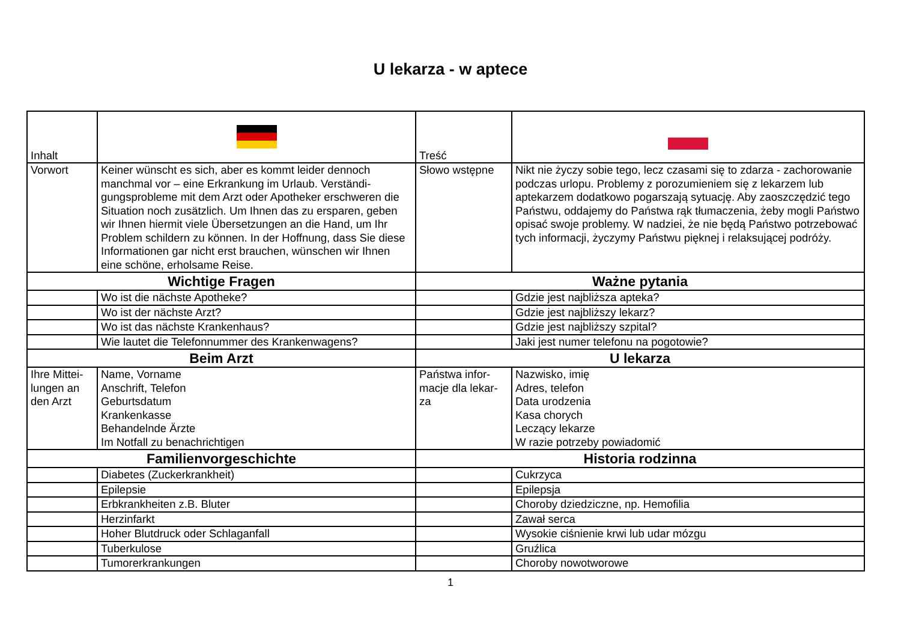U lekarza - w aptece
| Inhalt | | Treść | |
| Vorwort | Keiner wünscht es sich, aber es kommt leider dennoch manchmal vor – eine Erkrankung im Urlaub. Verständi-gungsprobleme mit dem Arzt oder Apotheker erschweren die Situation noch zusätzlich. Um Ihnen das zu ersparen, geben wir Ihnen hiermit viele Übersetzungen an die Hand, um Ihr Problem schildern zu können. In der Hoffnung, dass Sie diese Informationen gar nicht erst brauchen, wünschen wir Ihnen eine schöne, erholsame Reise. | Słowo wstępne | Nikt nie życzy sobie tego, lecz czasami się to zdarza - zachorowanie podczas urlopu. Problemy z porozumieniem się z lekarzem lub aptekarzem dodatkowo pogarszają sytuację. Aby zaoszczędzić tego Państwu, oddajemy do Państwa rąk tłumaczenia, żeby mogli Państwo opisać swoje problemy. W nadziei, że nie będą Państwo potrzebować tych informacji, życzymy Państwu pięknej i relaksującej podróży. |
| Wichtige Fragen | | Ważne pytania | |
| | Wo ist die nächste Apotheke? | | Gdzie jest najbliższa apteka? |
| | Wo ist der nächste Arzt? | | Gdzie jest najbliższy lekarz? |
| | Wo ist das nächste Krankenhaus? | | Gdzie jest najbliższy szpital? |
| | Wie lautet die Telefonnummer des Krankenwagens? | | Jaki jest numer telefonu na pogotowie? |
| Beim Arzt | | U lekarza | |
| Ihre Mittei-lungen an den Arzt | Name, Vorname Anschrift, Telefon Geburtsdatum Krankenkasse Behandelnde Ärzte Im Notfall zu benachrichtigen | Państwa infor-macje dla lekar-za | Nazwisko, imię Adres, telefon Data urodzenia Kasa chorych Leczący lekarze W razie potrzeby powiadomić |
| Familienvorgeschichte | | Historia rodzinna | |
| | Diabetes (Zuckerkrankheit) | | Cukrzyca |
| | Epilepsie | | Epilepsja |
| | Erbkrankheiten z.B. Bluter | | Choroby dziedziczne, np. Hemofilia |
| | Herzinfarkt | | Zawał serca |
| | Hoher Blutdruck oder Schlaganfall | | Wysokie ciśnienie krwi lub udar mózgu |
| | Tuberkulose | | Gruźlica |
| | Tumorerkrankungen | | Choroby nowotworowe |
1